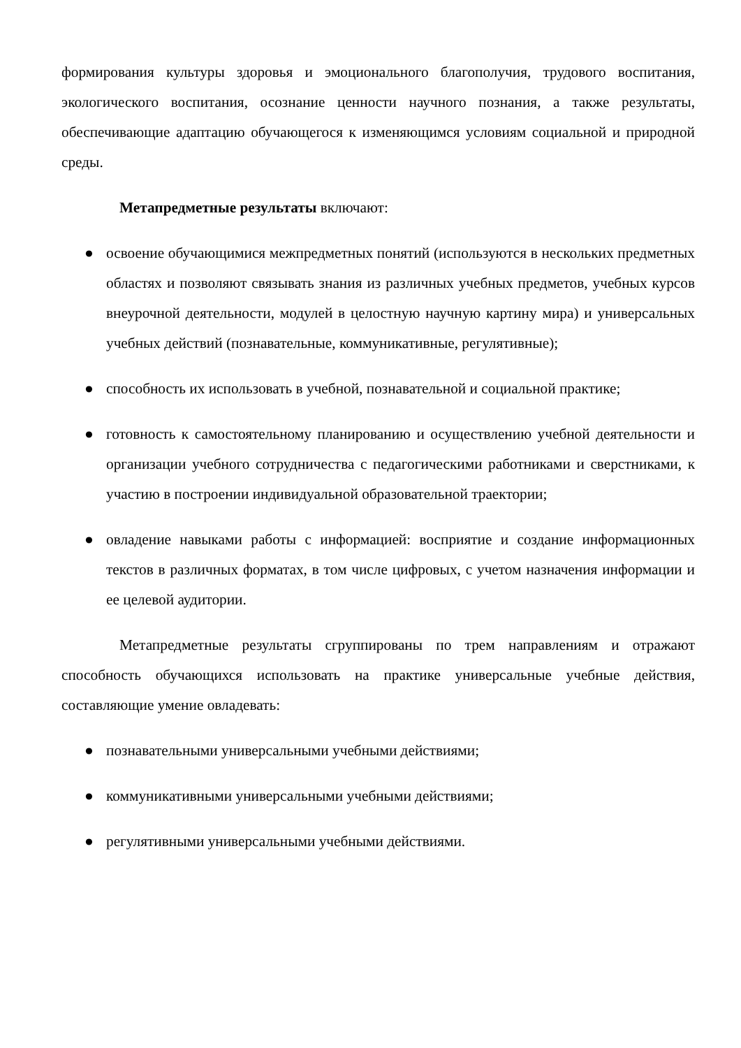формирования культуры здоровья и эмоционального благополучия, трудового воспитания, экологического воспитания, осознание ценности научного познания, а также результаты, обеспечивающие адаптацию обучающегося к изменяющимся условиям социальной и природной среды.
Метапредметные результаты включают:
● освоение обучающимися межпредметных понятий (используются в нескольких предметных областях и позволяют связывать знания из различных учебных предметов, учебных курсов внеурочной деятельности, модулей в целостную научную картину мира) и универсальных учебных действий (познавательные, коммуникативные, регулятивные);
● способность их использовать в учебной, познавательной и социальной практике;
● готовность к самостоятельному планированию и осуществлению учебной деятельности и организации учебного сотрудничества с педагогическими работниками и сверстниками, к участию в построении индивидуальной образовательной траектории;
● овладение навыками работы с информацией: восприятие и создание информационных текстов в различных форматах, в том числе цифровых, с учетом назначения информации и ее целевой аудитории.
Метапредметные результаты сгруппированы по трем направлениям и отражают способность обучающихся использовать на практике универсальные учебные действия, составляющие умение овладевать:
● познавательными универсальными учебными действиями;
● коммуникативными универсальными учебными действиями;
● регулятивными универсальными учебными действиями.